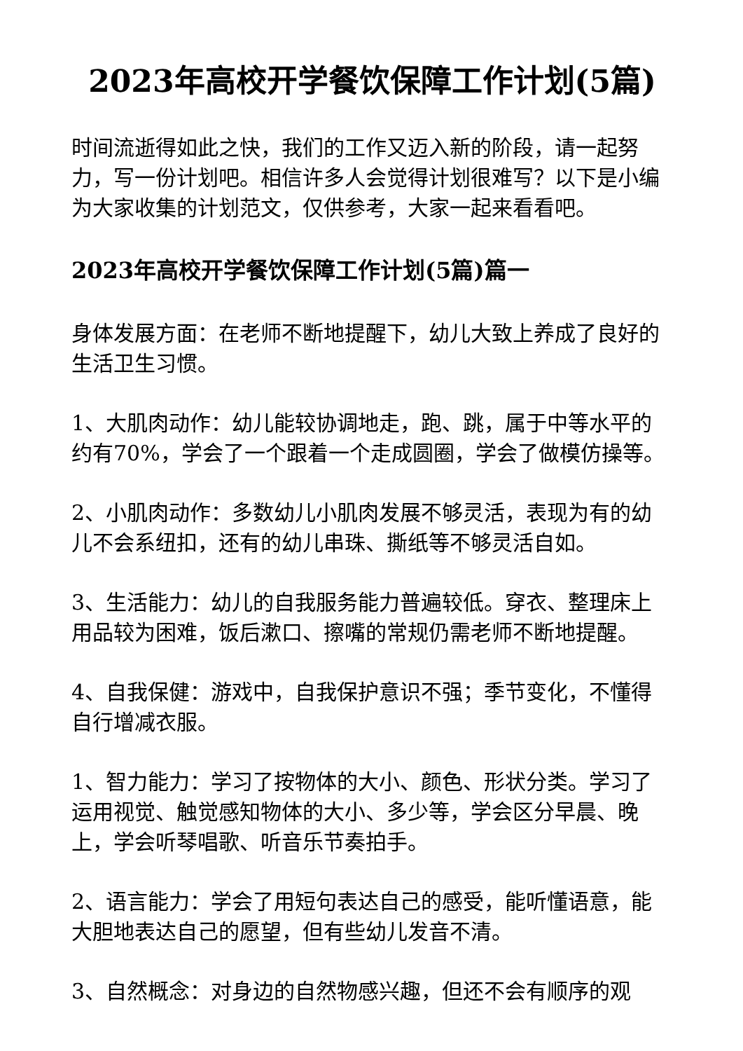2023年高校开学餐饮保障工作计划(5篇)
时间流逝得如此之快，我们的工作又迈入新的阶段，请一起努力，写一份计划吧。相信许多人会觉得计划很难写？以下是小编为大家收集的计划范文，仅供参考，大家一起来看看吧。
2023年高校开学餐饮保障工作计划(5篇)篇一
身体发展方面：在老师不断地提醒下，幼儿大致上养成了良好的生活卫生习惯。
1、大肌肉动作：幼儿能较协调地走，跑、跳，属于中等水平的约有70%，学会了一个跟着一个走成圆圈，学会了做模仿操等。
2、小肌肉动作：多数幼儿小肌肉发展不够灵活，表现为有的幼儿不会系纽扣，还有的幼儿串珠、撕纸等不够灵活自如。
3、生活能力：幼儿的自我服务能力普遍较低。穿衣、整理床上用品较为困难，饭后漱口、擦嘴的常规仍需老师不断地提醒。
4、自我保健：游戏中，自我保护意识不强；季节变化，不懂得自行增减衣服。
1、智力能力：学习了按物体的大小、颜色、形状分类。学习了运用视觉、触觉感知物体的大小、多少等，学会区分早晨、晚上，学会听琴唱歌、听音乐节奏拍手。
2、语言能力：学会了用短句表达自己的感受，能听懂语意，能大胆地表达自己的愿望，但有些幼儿发音不清。
3、自然概念：对身边的自然物感兴趣，但还不会有顺序的观